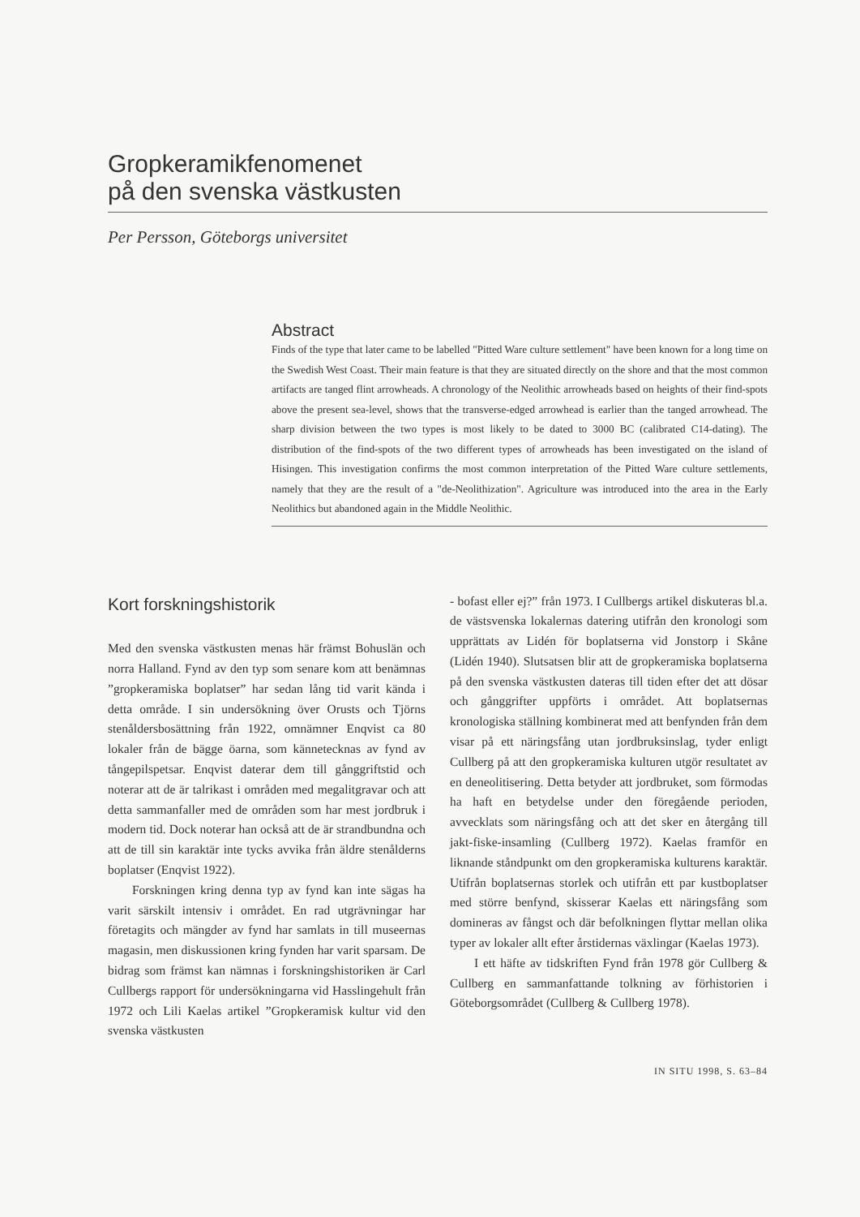Gropkeramikfenomenet
på den svenska västkusten
Per Persson, Göteborgs universitet
Abstract
Finds of the type that later came to be labelled "Pitted Ware culture settlement" have been known for a long time on the Swedish West Coast. Their main feature is that they are situated directly on the shore and that the most common artifacts are tanged flint arrowheads. A chronology of the Neolithic arrowheads based on heights of their find-spots above the present sea-level, shows that the transverse-edged arrowhead is earlier than the tanged arrowhead. The sharp division between the two types is most likely to be dated to 3000 BC (calibrated C14-dating). The distribution of the find-spots of the two different types of arrowheads has been investigated on the island of Hisingen. This investigation confirms the most common interpretation of the Pitted Ware culture settlements, namely that they are the result of a "de-Neolithization". Agriculture was introduced into the area in the Early Neolithics but abandoned again in the Middle Neolithic.
Kort forskningshistorik
Med den svenska västkusten menas här främst Bohuslän och norra Halland. Fynd av den typ som senare kom att benämnas ”gropkeramiska boplatser” har sedan lång tid varit kända i detta område. I sin undersökning över Orusts och Tjörns stenåldersbosättning från 1922, omnämner Enqvist ca 80 lokaler från de bägge öarna, som kännetecknas av fynd av tångepilspetsar. Enqvist daterar dem till gånggriftstid och noterar att de är talrikast i områden med megalitgravar och att detta sammanfaller med de områden som har mest jordbruk i modern tid. Dock noterar han också att de är strandbundna och att de till sin karaktär inte tycks avvika från äldre stenålderns boplatser (Enqvist 1922).
Forskningen kring denna typ av fynd kan inte sägas ha varit särskilt intensiv i området. En rad utgrävningar har företagits och mängder av fynd har samlats in till museernas magasin, men diskussionen kring fynden har varit sparsam. De bidrag som främst kan nämnas i forskningshistoriken är Carl Cullbergs rapport för undersökningarna vid Hasslingehult från 1972 och Lili Kaelas artikel ”Gropkeramisk kultur vid den svenska västkusten
- bofast eller ej?” från 1973. I Cullbergs artikel diskuteras bl.a. de västsvenska lokalernas datering utifrån den kronologi som upprättats av Lidén för boplatserna vid Jonstorp i Skåne (Lidén 1940). Slutsatsen blir att de gropkeramiska boplatserna på den svenska västkusten dateras till tiden efter det att dösar och gånggrifter uppförts i området. Att boplatsernas kronologiska ställning kombinerat med att benfynden från dem visar på ett näringsfång utan jordbruksinslag, tyder enligt Cullberg på att den gropkeramiska kulturen utgör resultatet av en deneolitisering. Detta betyder att jordbruket, som förmodas ha haft en betydelse under den föregående perioden, avvecklats som näringsfång och att det sker en återgång till jakt-fiske-insamling (Cullberg 1972). Kaelas framför en liknande ståndpunkt om den gropkeramiska kulturens karaktär. Utifrån boplatsernas storlek och utifrån ett par kustboplatser med större benfynd, skisserar Kaelas ett näringsfång som domineras av fångst och där befolkningen flyttar mellan olika typer av lokaler allt efter årstidernas växlingar (Kaelas 1973).
I ett häfte av tidskriften Fynd från 1978 gör Cullberg & Cullberg en sammanfattande tolkning av förhistorien i Göteborgsområdet (Cullberg & Cullberg 1978).
IN SITU 1998, S. 63–84